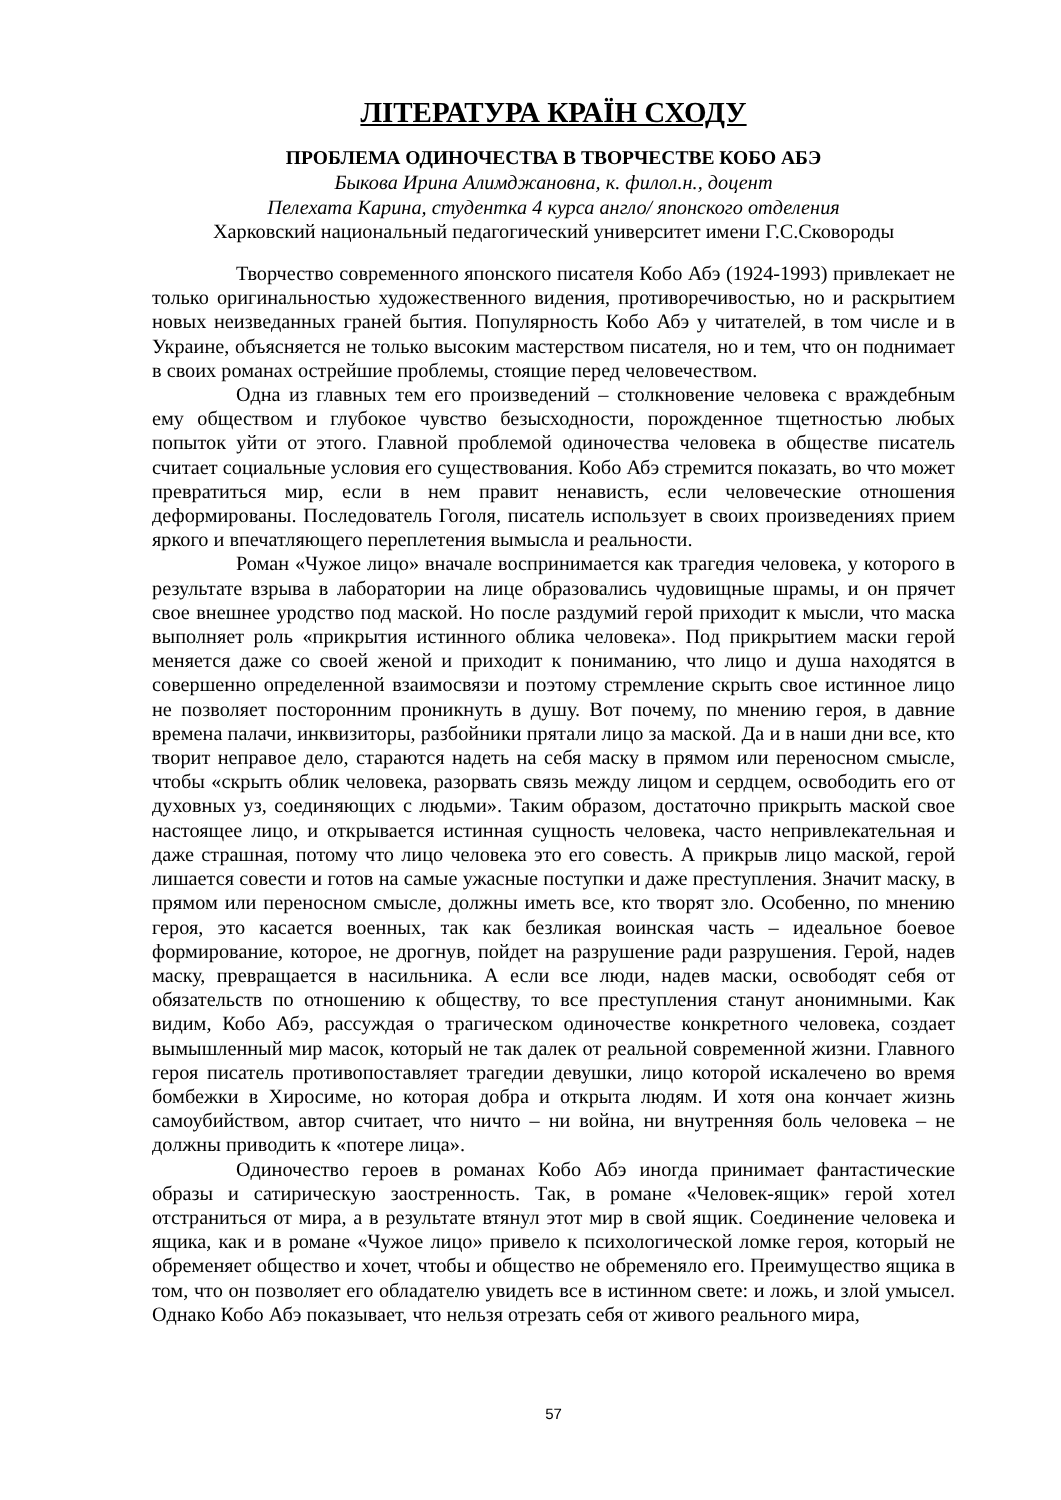ЛІТЕРАТУРА КРАЇН СХОДУ
ПРОБЛЕМА ОДИНОЧЕСТВА В ТВОРЧЕСТВЕ КОБО АБЭ
Быкова Ирина Алимджановна, к. филол.н., доцент
Пелехата Карина, студентка 4 курса англо/ японского отделения
Харковский национальный педагогический университет имени Г.С.Сковороды
Творчество современного японского писателя Кобо Абэ (1924-1993) привлекает не только оригинальностью художественного видения, противоречивостью, но и раскрытием новых неизведанных граней бытия. Популярность Кобо Абэ у читателей, в том числе и в Украине, объясняется не только высоким мастерством писателя, но и тем, что он поднимает в своих романах острейшие проблемы, стоящие перед человечеством.
Одна из главных тем его произведений – столкновение человека с враждебным ему обществом и глубокое чувство безысходности, порожденное тщетностью любых попыток уйти от этого. Главной проблемой одиночества человека в обществе писатель считает социальные условия его существования. Кобо Абэ стремится показать, во что может превратиться мир, если в нем правит ненависть, если человеческие отношения деформированы. Последователь Гоголя, писатель использует в своих произведениях прием яркого и впечатляющего переплетения вымысла и реальности.
Роман «Чужое лицо» вначале воспринимается как трагедия человека, у которого в результате взрыва в лаборатории на лице образовались чудовищные шрамы, и он прячет свое внешнее уродство под маской. Но после раздумий герой приходит к мысли, что маска выполняет роль «прикрытия истинного облика человека». Под прикрытием маски герой меняется даже со своей женой и приходит к пониманию, что лицо и душа находятся в совершенно определенной взаимосвязи и поэтому стремление скрыть свое истинное лицо не позволяет посторонним проникнуть в душу. Вот почему, по мнению героя, в давние времена палачи, инквизиторы, разбойники прятали лицо за маской. Да и в наши дни все, кто творит неправое дело, стараются надеть на себя маску в прямом или переносном смысле, чтобы «скрыть облик человека, разорвать связь между лицом и сердцем, освободить его от духовных уз, соединяющих с людьми». Таким образом, достаточно прикрыть маской свое настоящее лицо, и открывается истинная сущность человека, часто непривлекательная и даже страшная, потому что лицо человека это его совесть. А прикрыв лицо маской, герой лишается совести и готов на самые ужасные поступки и даже преступления. Значит маску, в прямом или переносном смысле, должны иметь все, кто творят зло. Особенно, по мнению героя, это касается военных, так как безликая воинская часть – идеальное боевое формирование, которое, не дрогнув, пойдет на разрушение ради разрушения. Герой, надев маску, превращается в насильника. А если все люди, надев маски, освободят себя от обязательств по отношению к обществу, то все преступления станут анонимными. Как видим, Кобо Абэ, рассуждая о трагическом одиночестве конкретного человека, создает вымышленный мир масок, который не так далек от реальной современной жизни. Главного героя писатель противопоставляет трагедии девушки, лицо которой искалечено во время бомбежки в Хиросиме, но которая добра и открыта людям. И хотя она кончает жизнь самоубийством, автор считает, что ничто – ни война, ни внутренняя боль человека – не должны приводить к «потере лица».
Одиночество героев в романах Кобо Абэ иногда принимает фантастические образы и сатирическую заостренность. Так, в романе «Человек-ящик» герой хотел отстраниться от мира, а в результате втянул этот мир в свой ящик. Соединение человека и ящика, как и в романе «Чужое лицо» привело к психологической ломке героя, который не обременяет общество и хочет, чтобы и общество не обременяло его. Преимущество ящика в том, что он позволяет его обладателю увидеть все в истинном свете: и ложь, и злой умысел. Однако Кобо Абэ показывает, что нельзя отрезать себя от живого реального мира,
57